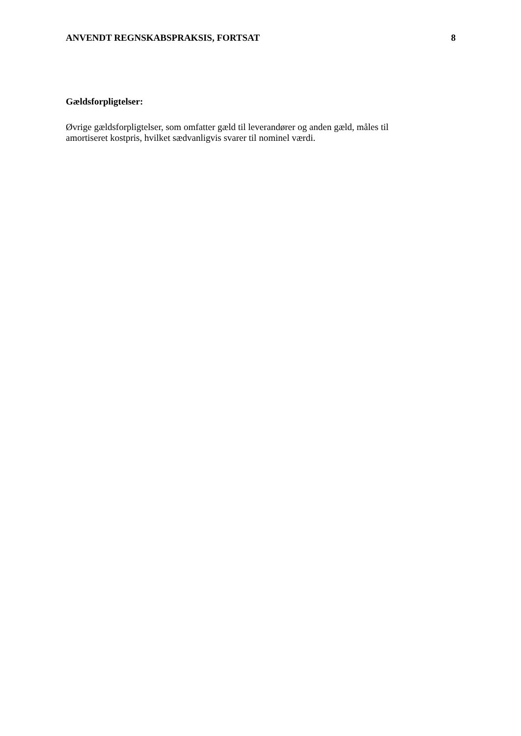ANVENDT REGNSKABSPRAKSIS, FORTSAT 8
Gældsforpligtelser:
Øvrige gældsforpligtelser, som omfatter gæld til leverandører og anden gæld, måles til
amortiseret kostpris, hvilket sædvanligvis svarer til nominel værdi.